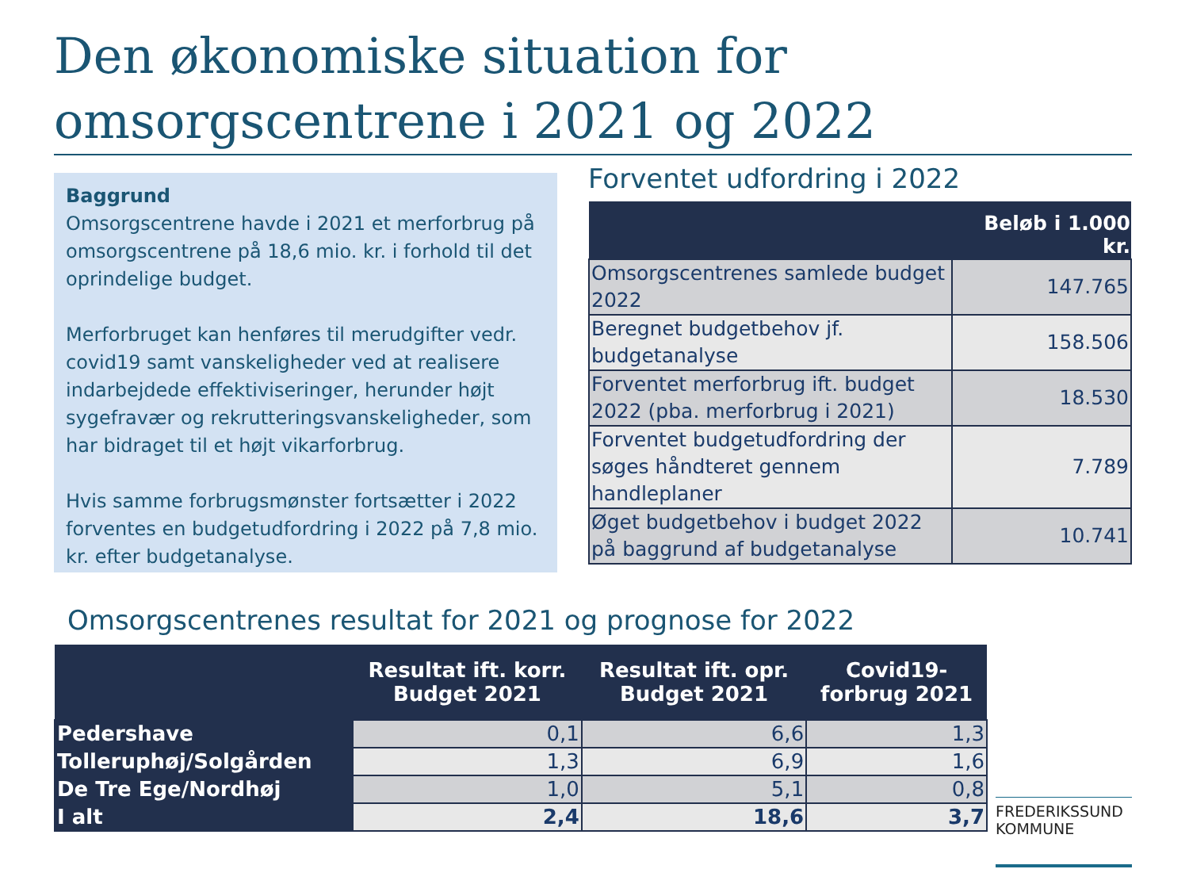Den økonomiske situation for omsorgscentrene i 2021 og 2022
Baggrund
Omsorgscentrene havde i 2021 et merforbrug på omsorgscentrene på 18,6 mio. kr. i forhold til det oprindelige budget.
Merforbruget kan henføres til merudgifter vedr. covid19 samt vanskeligheder ved at realisere indarbejdede effektiviseringer, herunder højt sygefravær og rekrutteringsvanskeligheder, som har bidraget til et højt vikarforbrug.
Hvis samme forbrugsmønster fortsætter i 2022 forventes en budgetudfordring i 2022 på 7,8 mio. kr. efter budgetanalyse.
Forventet udfordring i 2022
| | Beløb i 1.000 kr. |
| --- | --- |
| Omsorgscentrenes samlede budget 2022 | 147.765 |
| Beregnet budgetbehov jf. budgetanalyse | 158.506 |
| Forventet merforbrug ift. budget 2022 (pba. merforbrug i 2021) | 18.530 |
| Forventet budgetudfordring der søges håndteret gennem handleplaner | 7.789 |
| Øget budgetbehov i budget 2022 på baggrund af budgetanalyse | 10.741 |
Omsorgscentrenes resultat for 2021 og prognose for 2022
| | Resultat ift. korr. Budget 2021 | Resultat ift. opr. Budget 2021 | Covid19-forbrug 2021 |
| --- | --- | --- | --- |
| Pedershave | 0,1 | 6,6 | 1,3 |
| Tolleruphøj/Solgården | 1,3 | 6,9 | 1,6 |
| De Tre Ege/Nordhøj | 1,0 | 5,1 | 0,8 |
| I alt | 2,4 | 18,6 | 3,7 |
FREDERIKSSUND
KOMMUNE